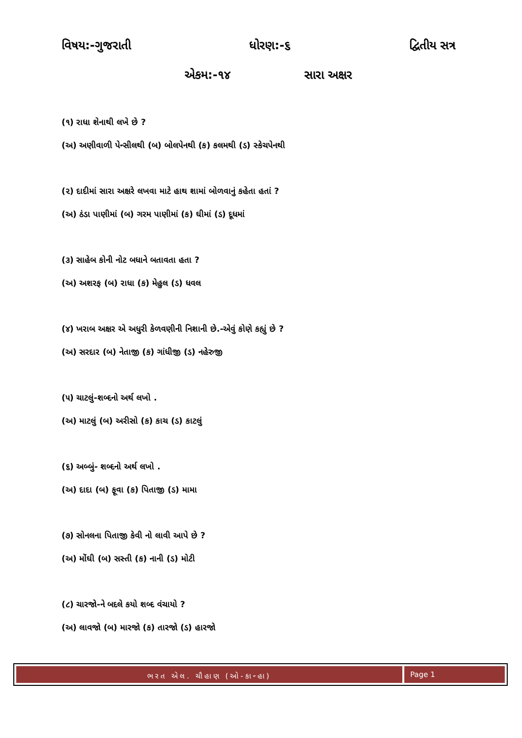વિષય:-ગુજરાતી ધોરણ:-૬ દ્વિતીય સત્ર
એકમ:-૧૪ સારા અક્ષર
(૧) રાધા શેનાથી લખે છે ?
(અ) અણીવાળી પેન્સીલથી (બ) બોલપેનથી (ક) કલમથી (ડ) સ્કેચપેનથી
(૨) દાદીમાં સારા અક્ષરે લખવા માટે હાથ શામાં બોળવાનું કહેતા હતાં ?
(અ) ઠંડા પાણીમાં (બ) ગરમ પાણીમાં (ક) ઘીમાં (ડ) દૂધમાં
(૩) સાહેબ કોની નોટ બધાને બતાવતા હતા ?
(અ) અશરફ (બ) રાધા (ક) મેહુલ (ડ) ધવલ
(૪) ખરાબ અક્ષર એ અધુરી કેળવણીની નિશાની છે.-એવું કોણે કહ્યું છે ?
(અ) સરદાર (બ) નેતાજી (ક) ગાંધીજી (ડ) નહેરુજી
(૫) ચાટલું-શબ્દનો અર્થ લખો .
(અ) માટલું (બ) અરીસો (ક) કાચ (ડ) કાટલું
(૬) અબ્બું- શબ્દનો અર્થ લખો .
(અ) દાદા (બ) ફૂવા (ક) પિતાજી (ડ) મામા
(૭) સોનલના પિતાજી કેવી નો લાવી આપે છે ?
(અ) મોંઘી (બ) સસ્તી (ક) નાની (ડ) મોટી
(૮) ચારજો-ને બદલે કયો શબ્દ વંચાયો ?
(અ) લાવજો (બ) મારજો (ક) તારજો (ડ) હારજો
ભરત એલ. ચૌહાણ (ઓ-કાન્હા)
Page 1